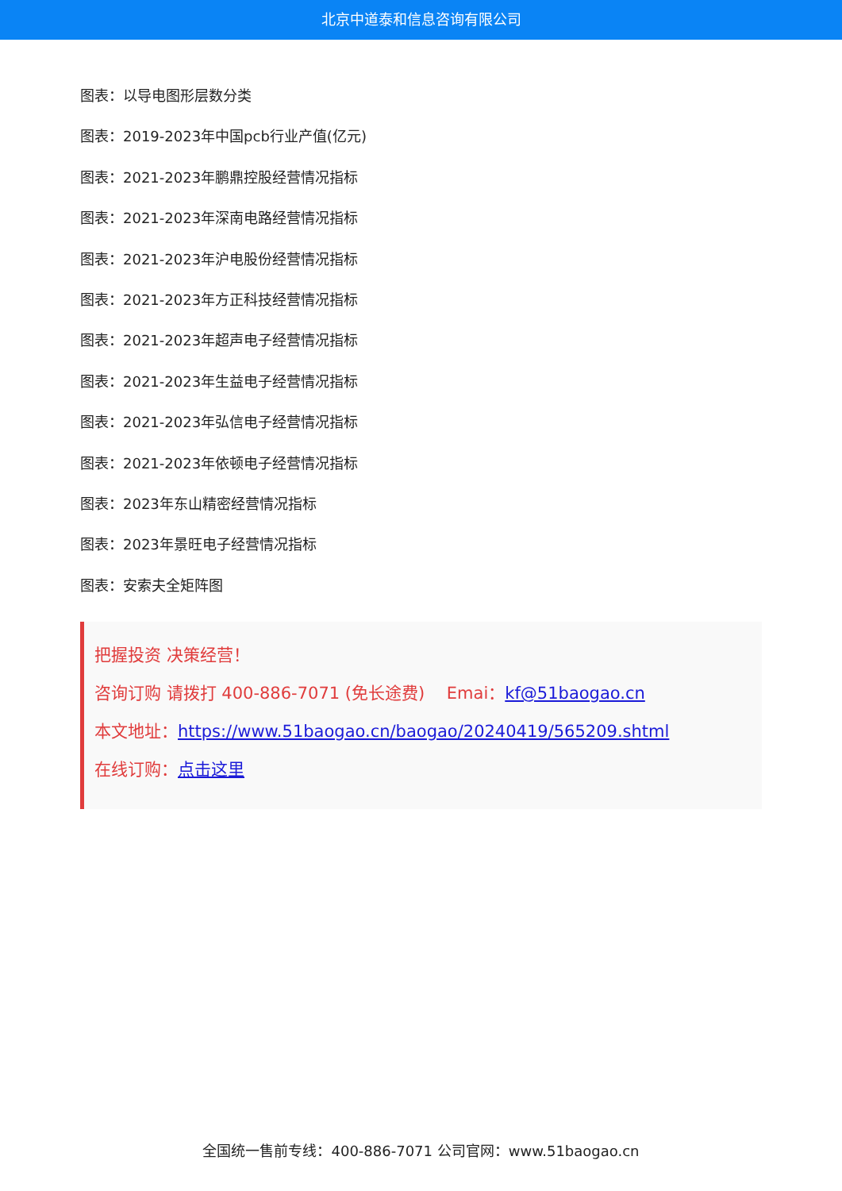北京中道泰和信息咨询有限公司
图表：以导电图形层数分类
图表：2019-2023年中国pcb行业产值(亿元)
图表：2021-2023年鹏鼎控股经营情况指标
图表：2021-2023年深南电路经营情况指标
图表：2021-2023年沪电股份经营情况指标
图表：2021-2023年方正科技经营情况指标
图表：2021-2023年超声电子经营情况指标
图表：2021-2023年生益电子经营情况指标
图表：2021-2023年弘信电子经营情况指标
图表：2021-2023年依顿电子经营情况指标
图表：2023年东山精密经营情况指标
图表：2023年景旺电子经营情况指标
图表：安索夫全矩阵图
把握投资 决策经营！
咨询订购 请拨打 400-886-7071 (免长途费)　 Emai：kf@51baogao.cn
本文地址：https://www.51baogao.cn/baogao/20240419/565209.shtml
在线订购：点击这里
全国统一售前专线：400-886-7071 公司官网：www.51baogao.cn